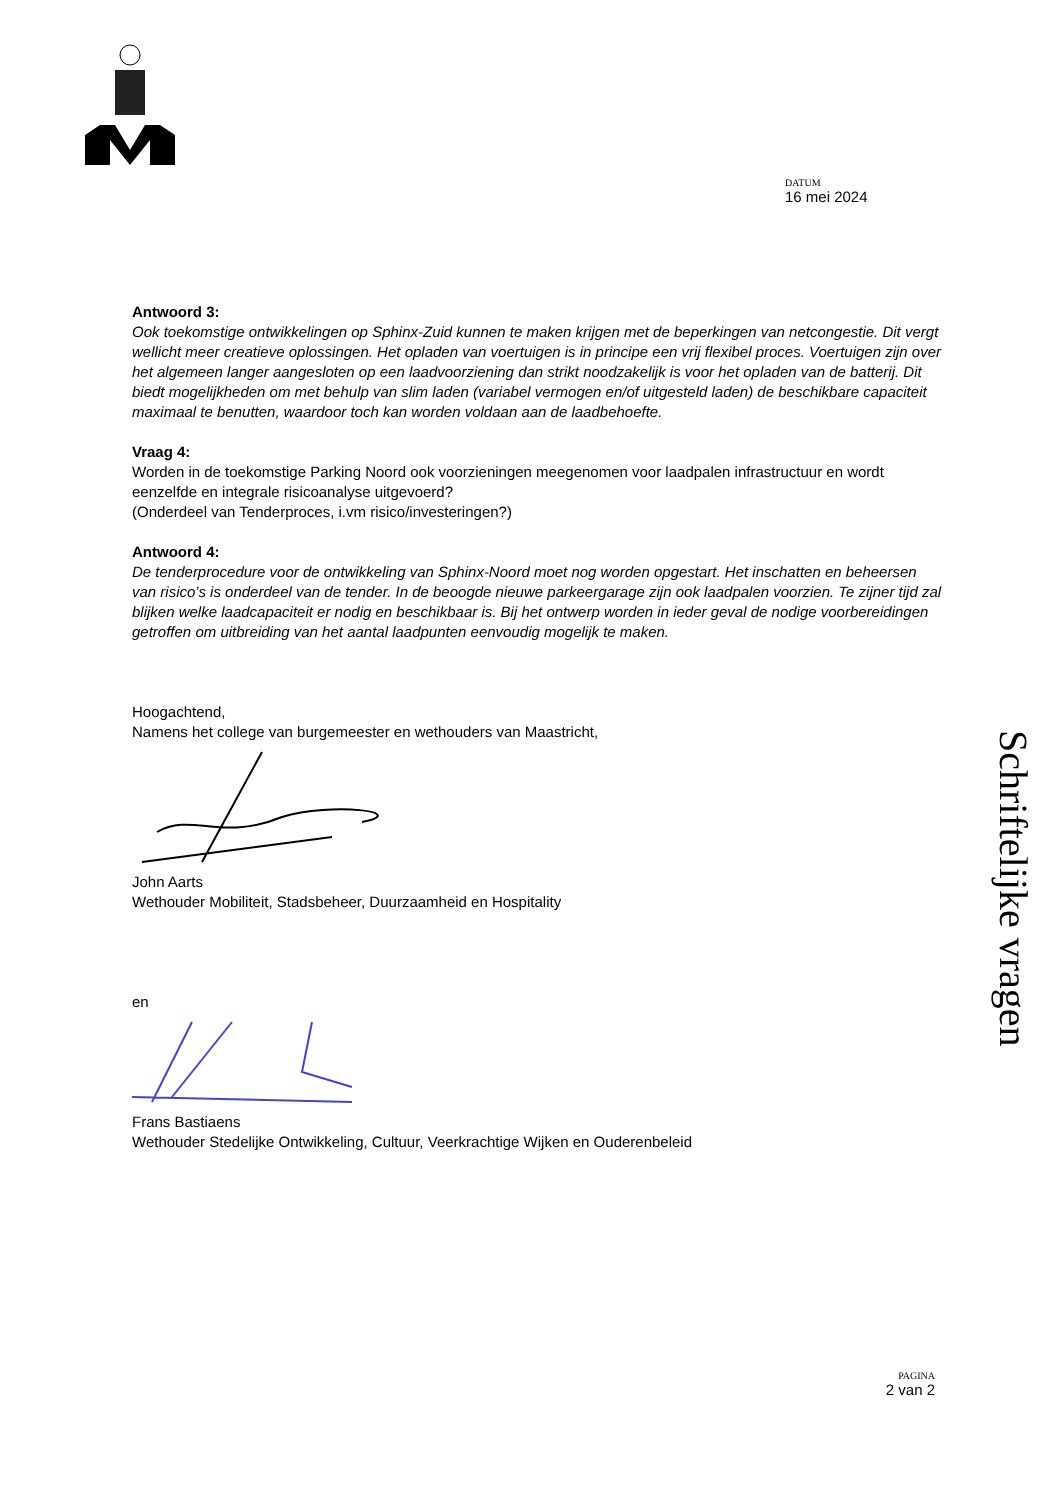DATUM
16 mei 2024
Antwoord 3:
Ook toekomstige ontwikkelingen op Sphinx-Zuid kunnen te maken krijgen met de beperkingen van netcongestie. Dit vergt wellicht meer creatieve oplossingen. Het opladen van voertuigen is in principe een vrij flexibel proces. Voertuigen zijn over het algemeen langer aangesloten op een laadvoorziening dan strikt noodzakelijk is voor het opladen van de batterij. Dit biedt mogelijkheden om met behulp van slim laden (variabel vermogen en/of uitgesteld laden) de beschikbare capaciteit maximaal te benutten, waardoor toch kan worden voldaan aan de laadbehoefte.
Vraag 4:
Worden in de toekomstige Parking Noord ook voorzieningen meegenomen voor laadpalen infrastructuur en wordt eenzelfde en integrale risicoanalyse uitgevoerd?
(Onderdeel van Tenderproces, i.vm risico/investeringen?)
Antwoord 4:
De tenderprocedure voor de ontwikkeling van Sphinx-Noord moet nog worden opgestart. Het inschatten en beheersen van risico’s is onderdeel van de tender. In de beoogde nieuwe parkeergarage zijn ook laadpalen voorzien. Te zijner tijd zal blijken welke laadcapaciteit er nodig en beschikbaar is. Bij het ontwerp worden in ieder geval de nodige voorbereidingen getroffen om uitbreiding van het aantal laadpunten eenvoudig mogelijk te maken.
Hoogachtend,
Namens het college van burgemeester en wethouders van Maastricht,
John Aarts
Wethouder Mobiliteit, Stadsbeheer, Duurzaamheid en Hospitality
en
Frans Bastiaens
Wethouder Stedelijke Ontwikkeling, Cultuur, Veerkrachtige Wijken en Ouderenbeleid
Schriftelijke vragen
PAGINA
2 van 2